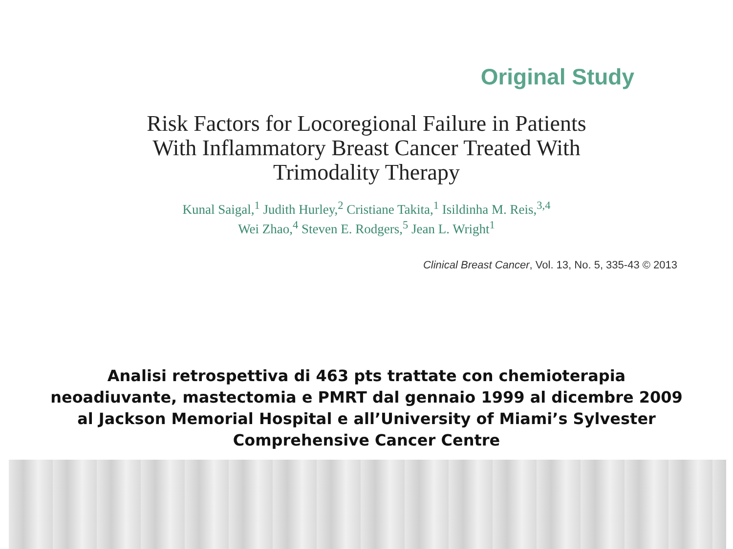Original Study
Risk Factors for Locoregional Failure in Patients With Inflammatory Breast Cancer Treated With Trimodality Therapy
Kunal Saigal,<sup>1</sup> Judith Hurley,<sup>2</sup> Cristiane Takita,<sup>1</sup> Isildinha M. Reis,<sup>3,4</sup>
Wei Zhao,<sup>4</sup> Steven E. Rodgers,<sup>5</sup> Jean L. Wright<sup>1</sup>
Clinical Breast Cancer, Vol. 13, No. 5, 335-43 © 2013
Analisi retrospettiva di 463 pts trattate con chemioterapia neoadiuvante, mastectomia e PMRT dal gennaio 1999 al dicembre 2009 al Jackson Memorial Hospital e all’University of Miami’s Sylvester Comprehensive Cancer Centre